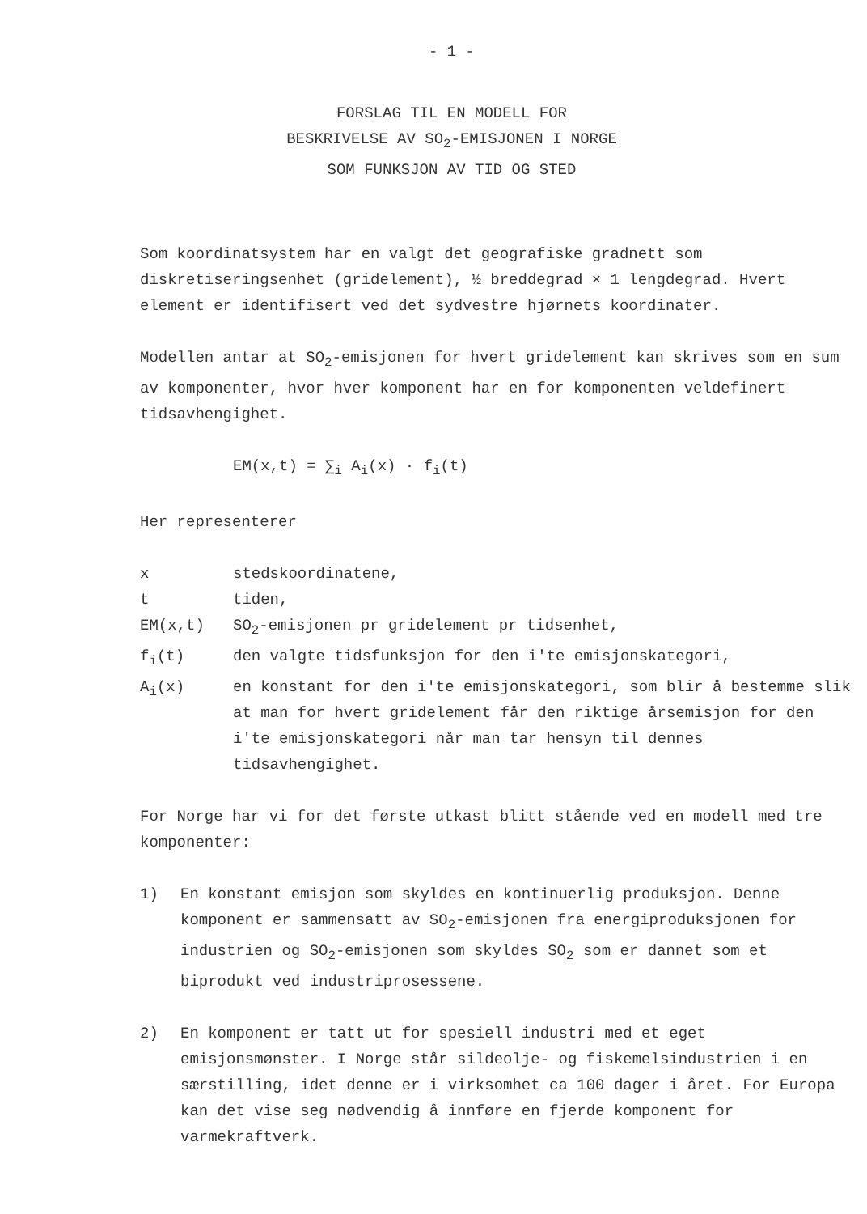- 1 -
FORSLAG TIL EN MODELL FOR
BESKRIVELSE AV SO<sub>2</sub>-EMISJONEN I NORGE
SOM FUNKSJON AV TID OG STED
Som koordinatsystem har en valgt det geografiske gradnett som diskretiseringsenhet (gridelement), ½ breddegrad × 1 lengdegrad. Hvert element er identifisert ved det sydvestre hjørnets koordinater.
Modellen antar at SO<sub>2</sub>-emisjonen for hvert gridelement kan skrives som en sum av komponenter, hvor hver komponent har en for komponenten veldefinert tidsavhengighet.
EM(x,t) = ∑<sub>i</sub> A<sub>i</sub>(x) · f<sub>i</sub>(t)
Her representerer
| x | stedskoordinatene, |
| t | tiden, |
| EM(x,t) | SO<sub>2</sub>-emisjonen pr gridelement pr tidsenhet, |
| f<sub>i</sub>(t) | den valgte tidsfunksjon for den i'te emisjonskategori, |
| A<sub>i</sub>(x) | en konstant for den i'te emisjonskategori, som blir å bestemme slik at man for hvert gridelement får den riktige årsemisjon for den i'te emisjonskategori når man tar hensyn til dennes tidsavhengighet. |
For Norge har vi for det første utkast blitt stående ved en modell med tre komponenter:
| 1) | En konstant emisjon som skyldes en kontinuerlig produksjon. Denne komponent er sammensatt av SO<sub>2</sub>-emisjonen fra energiproduksjonen for industrien og SO<sub>2</sub>-emisjonen som skyldes SO<sub>2</sub> som er dannet som et biprodukt ved industriprosessene. |
| 2) | En komponent er tatt ut for spesiell industri med et eget emisjonsmønster. I Norge står sildeolje- og fiskemelsindustrien i en særstilling, idet denne er i virksomhet ca 100 dager i året. For Europa kan det vise seg nødvendig å innføre en fjerde komponent for varmekraftverk. |